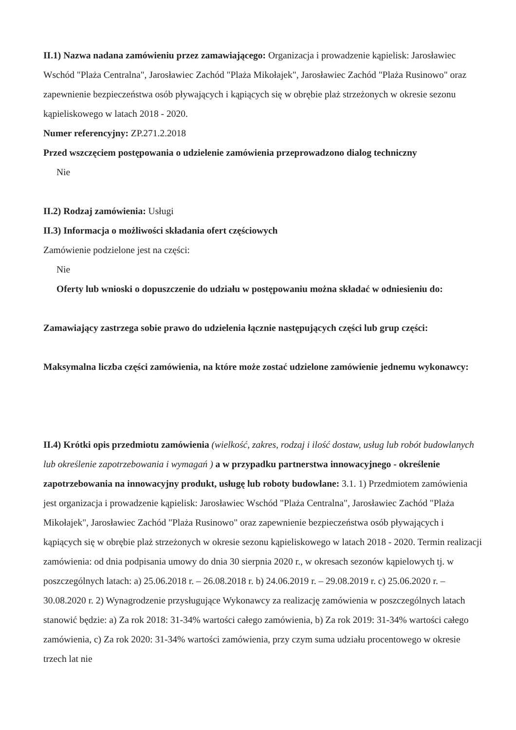II.1) Nazwa nadana zamówieniu przez zamawiającego: Organizacja i prowadzenie kąpielisk: Jarosławiec Wschód "Plaża Centralna", Jarosławiec Zachód "Plaża Mikołajek", Jarosławiec Zachód "Plaża Rusinowo" oraz zapewnienie bezpieczeństwa osób pływających i kąpiących się w obrębie plaż strzeżonych w okresie sezonu kąpieliskowego w latach 2018 - 2020.
Numer referencyjny: ZP.271.2.2018
Przed wszczęciem postępowania o udzielenie zamówienia przeprowadzono dialog techniczny
Nie
II.2) Rodzaj zamówienia: Usługi
II.3) Informacja o możliwości składania ofert częściowych
Zamówienie podzielone jest na części:
Nie
Oferty lub wnioski o dopuszczenie do udziału w postępowaniu można składać w odniesieniu do:
Zamawiający zastrzega sobie prawo do udzielenia łącznie następujących części lub grup części:
Maksymalna liczba części zamówienia, na które może zostać udzielone zamówienie jednemu wykonawcy:
II.4) Krótki opis przedmiotu zamówienia (wielkość, zakres, rodzaj i ilość dostaw, usług lub robót budowlanych lub określenie zapotrzebowania i wymagań ) a w przypadku partnerstwa innowacyjnego - określenie zapotrzebowania na innowacyjny produkt, usługę lub roboty budowlane: 3.1. 1) Przedmiotem zamówienia jest organizacja i prowadzenie kąpielisk: Jarosławiec Wschód "Plaża Centralna", Jarosławiec Zachód "Plaża Mikołajek", Jarosławiec Zachód "Plaża Rusinowo" oraz zapewnienie bezpieczeństwa osób pływających i kąpiących się w obrębie plaż strzeżonych w okresie sezonu kąpieliskowego w latach 2018 - 2020. Termin realizacji zamówienia: od dnia podpisania umowy do dnia 30 sierpnia 2020 r., w okresach sezonów kąpielowych tj. w poszczególnych latach: a) 25.06.2018 r. – 26.08.2018 r. b) 24.06.2019 r. – 29.08.2019 r. c) 25.06.2020 r. – 30.08.2020 r. 2) Wynagrodzenie przysługujące Wykonawcy za realizację zamówienia w poszczególnych latach stanowić będzie: a) Za rok 2018: 31-34% wartości całego zamówienia, b) Za rok 2019: 31-34% wartości całego zamówienia, c) Za rok 2020: 31-34% wartości zamówienia, przy czym suma udziału procentowego w okresie trzech lat nie